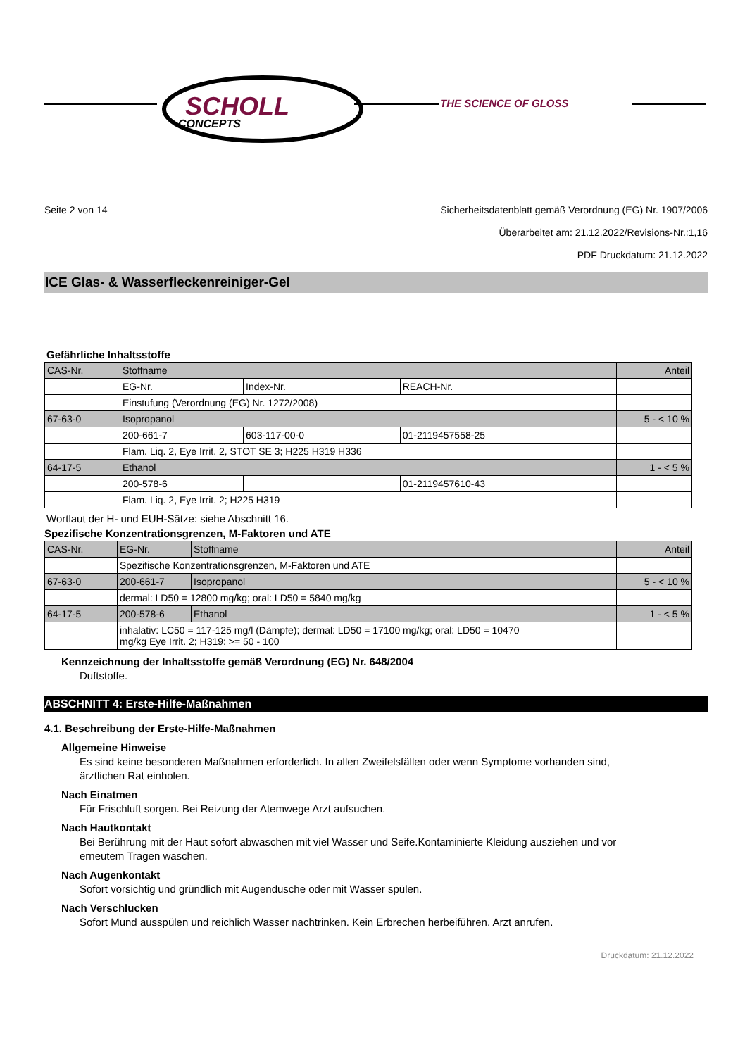SCHOLL
CONCEPTS
THE SCIENCE OF GLOSS
Seite 2 von 14 Sicherheitsdatenblatt gemäß Verordnung (EG) Nr. 1907/2006
Überarbeitet am: 21.12.2022/Revisions-Nr.:1,16
PDF Druckdatum: 21.12.2022
ICE Glas- & Wasserfleckenreiniger-Gel
Gefährliche Inhaltsstoffe
| CAS-Nr. | Stoffname | | | Anteil |
| | EG-Nr. | Index-Nr. | REACH-Nr. | |
| | Einstufung (Verordnung (EG) Nr. 1272/2008) | | | |
| 67-63-0 | Isopropanol | | | 5 - < 10 % |
| | 200-661-7 | 603-117-00-0 | 01-2119457558-25 | |
| | Flam. Liq. 2, Eye Irrit. 2, STOT SE 3; H225 H319 H336 | | | |
| 64-17-5 | Ethanol | | | 1 - < 5 % |
| | 200-578-6 | | 01-2119457610-43 | |
| | Flam. Liq. 2, Eye Irrit. 2; H225 H319 | | | |
Wortlaut der H- und EUH-Sätze: siehe Abschnitt 16.
Spezifische Konzentrationsgrenzen, M-Faktoren und ATE
| CAS-Nr. | EG-Nr. | Stoffname | Anteil |
| | Spezifische Konzentrationsgrenzen, M-Faktoren und ATE | | |
| 67-63-0 | 200-661-7 | Isopropanol | 5 - < 10 % |
| | dermal: LD50 = 12800 mg/kg; oral: LD50 = 5840 mg/kg | | |
| 64-17-5 | 200-578-6 | Ethanol | 1 - < 5 % |
| | inhalativ: LC50 = 117-125 mg/l (Dämpfe); dermal: LD50 = 17100 mg/kg; oral: LD50 = 10470 mg/kg Eye Irrit. 2; H319: >= 50 - 100 | | |
Kennzeichnung der Inhaltsstoffe gemäß Verordnung (EG) Nr. 648/2004
Duftstoffe.
ABSCHNITT 4: Erste-Hilfe-Maßnahmen
4.1. Beschreibung der Erste-Hilfe-Maßnahmen
Allgemeine Hinweise
Es sind keine besonderen Maßnahmen erforderlich. In allen Zweifelsfällen oder wenn Symptome vorhanden sind, ärztlichen Rat einholen.
Nach Einatmen
Für Frischluft sorgen. Bei Reizung der Atemwege Arzt aufsuchen.
Nach Hautkontakt
Bei Berührung mit der Haut sofort abwaschen mit viel Wasser und Seife.Kontaminierte Kleidung ausziehen und vor erneutem Tragen waschen.
Nach Augenkontakt
Sofort vorsichtig und gründlich mit Augendusche oder mit Wasser spülen.
Nach Verschlucken
Sofort Mund ausspülen und reichlich Wasser nachtrinken. Kein Erbrechen herbeiführen. Arzt anrufen.
Druckdatum: 21.12.2022